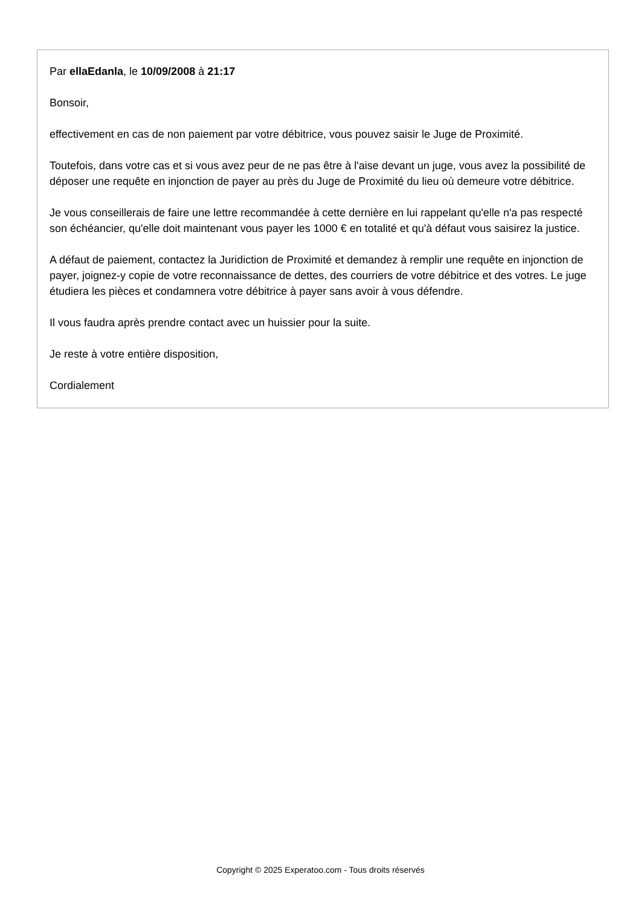Par ellaEdanla, le 10/09/2008 à 21:17
Bonsoir,
effectivement en cas de non paiement par votre débitrice, vous pouvez saisir le Juge de Proximité.
Toutefois, dans votre cas et si vous avez peur de ne pas être à l'aise devant un juge, vous avez la possibilité de déposer une requête en injonction de payer au près du Juge de Proximité du lieu où demeure votre débitrice.
Je vous conseillerais de faire une lettre recommandée à cette dernière en lui rappelant qu'elle n'a pas respecté son échéancier, qu'elle doit maintenant vous payer les 1000 € en totalité et qu'à défaut vous saisirez la justice.
A défaut de paiement, contactez la Juridiction de Proximité et demandez à remplir une requête en injonction de payer, joignez-y copie de votre reconnaissance de dettes, des courriers de votre débitrice et des votres. Le juge étudiera les pièces et condamnera votre débitrice à payer sans avoir à vous défendre.
Il vous faudra après prendre contact avec un huissier pour la suite.
Je reste à votre entière disposition,
Cordialement
Copyright © 2025 Experatoo.com - Tous droits réservés